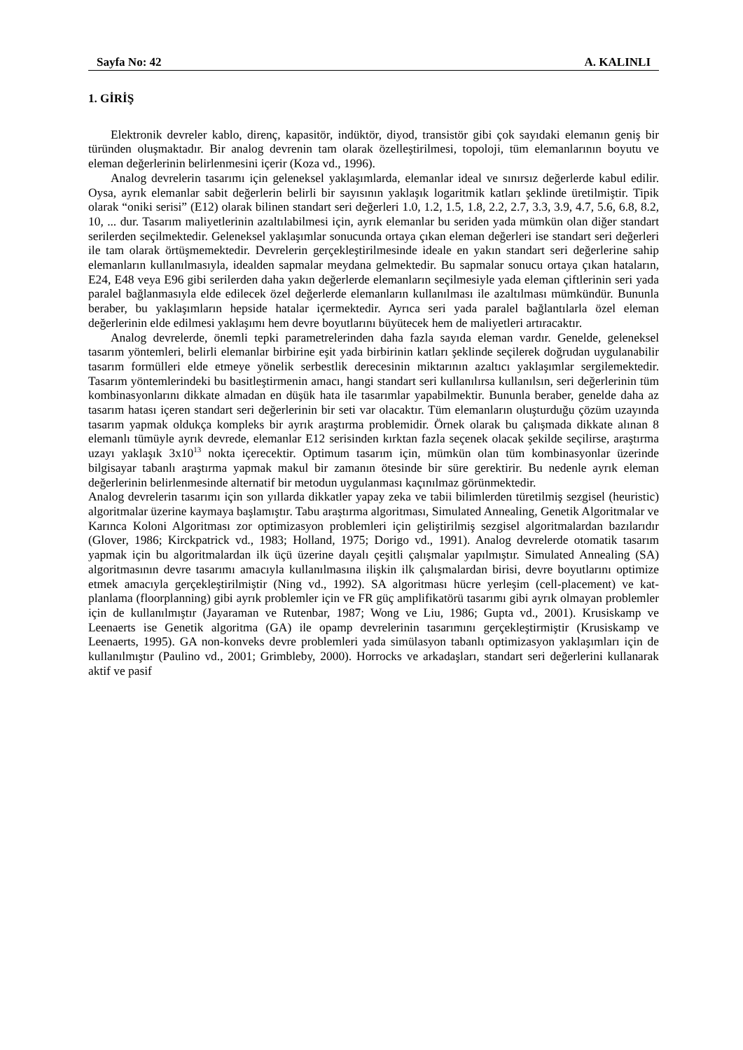Sayfa No: 42 A. KALINLI
1. GİRİŞ
Elektronik devreler kablo, direnç, kapasitör, indüktör, diyod, transistör gibi çok sayıdaki elemanın geniş bir türünden oluşmaktadır. Bir analog devrenin tam olarak özelleştirilmesi, topoloji, tüm elemanlarının boyutu ve eleman değerlerinin belirlenmesini içerir (Koza vd., 1996).
Analog devrelerin tasarımı için geleneksel yaklaşımlarda, elemanlar ideal ve sınırsız değerlerde kabul edilir. Oysa, ayrık elemanlar sabit değerlerin belirli bir sayısının yaklaşık logaritmik katları şeklinde üretilmiştir. Tipik olarak “oniki serisi” (E12) olarak bilinen standart seri değerleri 1.0, 1.2, 1.5, 1.8, 2.2, 2.7, 3.3, 3.9, 4.7, 5.6, 6.8, 8.2, 10, ... dur. Tasarım maliyetlerinin azaltılabilmesi için, ayrık elemanlar bu seriden yada mümkün olan diğer standart serilerden seçilmektedir. Geleneksel yaklaşımlar sonucunda ortaya çıkan eleman değerleri ise standart seri değerleri ile tam olarak örtüşmemektedir. Devrelerin gerçekleştirilmesinde ideale en yakın standart seri değerlerine sahip elemanların kullanılmasıyla, idealden sapmalar meydana gelmektedir. Bu sapmalar sonucu ortaya çıkan hataların, E24, E48 veya E96 gibi serilerden daha yakın değerlerde elemanların seçilmesiyle yada eleman çiftlerinin seri yada paralel bağlanmasıyla elde edilecek özel değerlerde elemanların kullanılması ile azaltılması mümkündür. Bununla beraber, bu yaklaşımların hepside hatalar içermektedir. Ayrıca seri yada paralel bağlantılarla özel eleman değerlerinin elde edilmesi yaklaşımı hem devre boyutlarını büyütecek hem de maliyetleri artıracaktır.
Analog devrelerde, önemli tepki parametrelerinden daha fazla sayıda eleman vardır. Genelde, geleneksel tasarım yöntemleri, belirli elemanlar birbirine eşit yada birbirinin katları şeklinde seçilerek doğrudan uygulanabilir tasarım formülleri elde etmeye yönelik serbestlik derecesinin miktarının azaltıcı yaklaşımlar sergilemektedir. Tasarım yöntemlerindeki bu basitleştirmenin amacı, hangi standart seri kullanılırsa kullanılsın, seri değerlerinin tüm kombinasyonlarını dikkate almadan en düşük hata ile tasarımlar yapabilmektir. Bununla beraber, genelde daha az tasarım hatası içeren standart seri değerlerinin bir seti var olacaktır. Tüm elemanların oluşturduğu çözüm uzayında tasarım yapmak oldukça kompleks bir ayrık araştırma problemidir. Örnek olarak bu çalışmada dikkate alınan 8 elemanlı tümüyle ayrık devrede, elemanlar E12 serisinden kırktan fazla seçenek olacak şekilde seçilirse, araştırma uzayı yaklaşık 3x10<sup>13</sup> nokta içerecektir. Optimum tasarım için, mümkün olan tüm kombinasyonlar üzerinde bilgisayar tabanlı araştırma yapmak makul bir zamanın ötesinde bir süre gerektirir. Bu nedenle ayrık eleman değerlerinin belirlenmesinde alternatif bir metodun uygulanması kaçınılmaz görünmektedir.
Analog devrelerin tasarımı için son yıllarda dikkatler yapay zeka ve tabii bilimlerden türetilmiş sezgisel (heuristic) algoritmalar üzerine kaymaya başlamıştır. Tabu araştırma algoritması, Simulated Annealing, Genetik Algoritmalar ve Karınca Koloni Algoritması zor optimizasyon problemleri için geliştirilmiş sezgisel algoritmalardan bazılarıdır (Glover, 1986; Kirckpatrick vd., 1983; Holland, 1975; Dorigo vd., 1991). Analog devrelerde otomatik tasarım yapmak için bu algoritmalardan ilk üçü üzerine dayalı çeşitli çalışmalar yapılmıştır. Simulated Annealing (SA) algoritmasının devre tasarımı amacıyla kullanılmasına ilişkin ilk çalışmalardan birisi, devre boyutlarını optimize etmek amacıyla gerçekleştirilmiştir (Ning vd., 1992). SA algoritması hücre yerleşim (cell-placement) ve kat-planlama (floorplanning) gibi ayrık problemler için ve FR güç amplifikatörü tasarımı gibi ayrık olmayan problemler için de kullanılmıştır (Jayaraman ve Rutenbar, 1987; Wong ve Liu, 1986; Gupta vd., 2001). Krusiskamp ve Leenaerts ise Genetik algoritma (GA) ile opamp devrelerinin tasarımını gerçekleştirmiştir (Krusiskamp ve Leenaerts, 1995). GA non-konveks devre problemleri yada simülasyon tabanlı optimizasyon yaklaşımları için de kullanılmıştır (Paulino vd., 2001; Grimbleby, 2000). Horrocks ve arkadaşları, standart seri değerlerini kullanarak aktif ve pasif